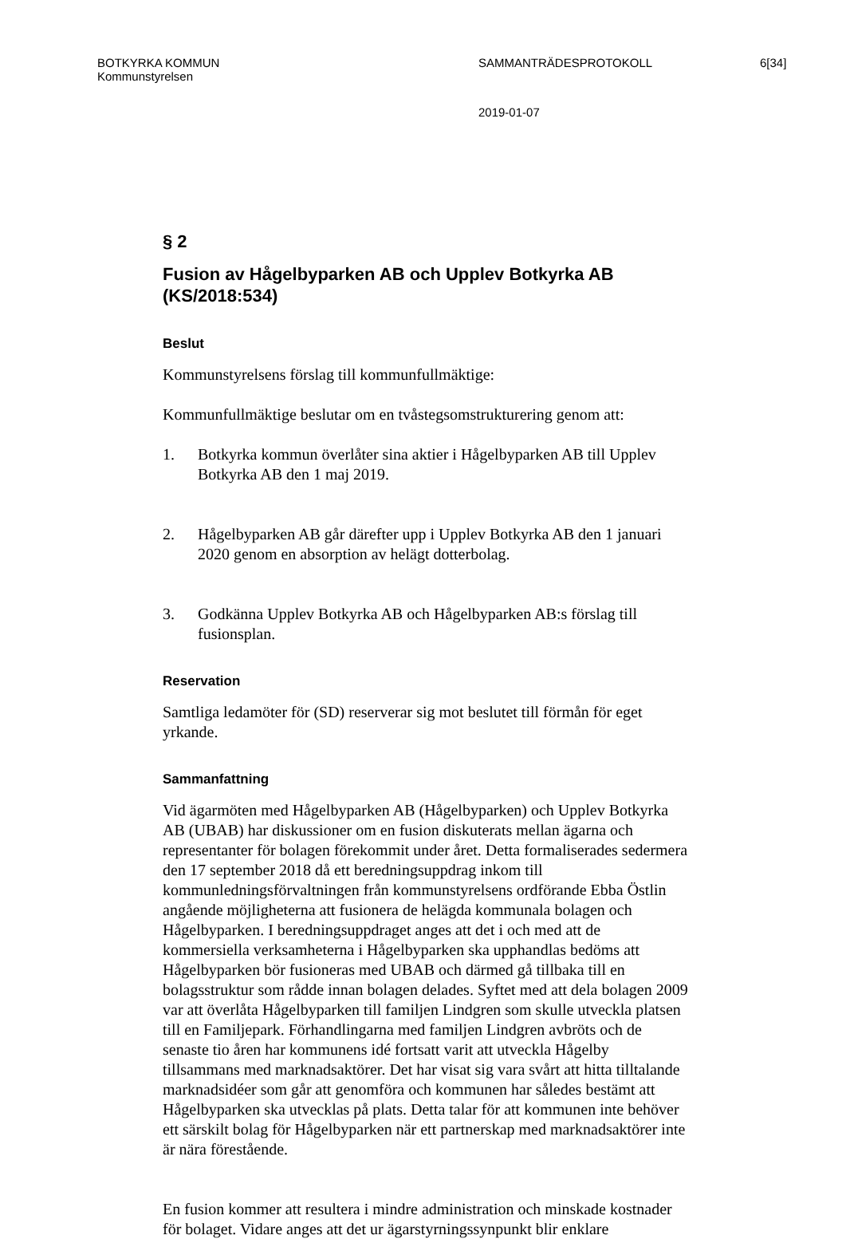BOTKYRKA KOMMUN SAMMANTRÄDESPROTOKOLL 6[34]
Kommunstyrelsen
2019-01-07
§ 2
Fusion av Hågelbyparken AB och Upplev Botkyrka AB (KS/2018:534)
Beslut
Kommunstyrelsens förslag till kommunfullmäktige:
Kommunfullmäktige beslutar om en tvåstegsomstrukturering genom att:
1. Botkyrka kommun överlåter sina aktier i Hågelbyparken AB till Upplev Botkyrka AB den 1 maj 2019.
2. Hågelbyparken AB går därefter upp i Upplev Botkyrka AB den 1 januari 2020 genom en absorption av helägt dotterbolag.
3. Godkänna Upplev Botkyrka AB och Hågelbyparken AB:s förslag till fusionsplan.
Reservation
Samtliga ledamöter för (SD) reserverar sig mot beslutet till förmån för eget yrkande.
Sammanfattning
Vid ägarmöten med Hågelbyparken AB (Hågelbyparken) och Upplev Botkyrka AB (UBAB) har diskussioner om en fusion diskuterats mellan ägarna och representanter för bolagen förekommit under året. Detta formaliserades sedermera den 17 september 2018 då ett beredningsuppdrag inkom till kommunledningsförvaltningen från kommunstyrelsens ordförande Ebba Östlin angående möjligheterna att fusionera de helägda kommunala bolagen och Hågelbyparken. I beredningsuppdraget anges att det i och med att de kommersiella verksamheterna i Hågelbyparken ska upphandlas bedöms att Hågelbyparken bör fusioneras med UBAB och därmed gå tillbaka till en bolagsstruktur som rådde innan bolagen delades. Syftet med att dela bolagen 2009 var att överlåta Hågelbyparken till familjen Lindgren som skulle utveckla platsen till en Familjepark. Förhandlingarna med familjen Lindgren avbröts och de senaste tio åren har kommunens idé fortsatt varit att utveckla Hågelby tillsammans med marknadsaktörer. Det har visat sig vara svårt att hitta tilltalande marknadsidéer som går att genomföra och kommunen har således bestämt att Hågelbyparken ska utvecklas på plats. Detta talar för att kommunen inte behöver ett särskilt bolag för Hågelbyparken när ett partnerskap med marknadsaktörer inte är nära förestående.
En fusion kommer att resultera i mindre administration och minskade kostnader för bolaget. Vidare anges att det ur ägarstyrningssynpunkt blir enklare